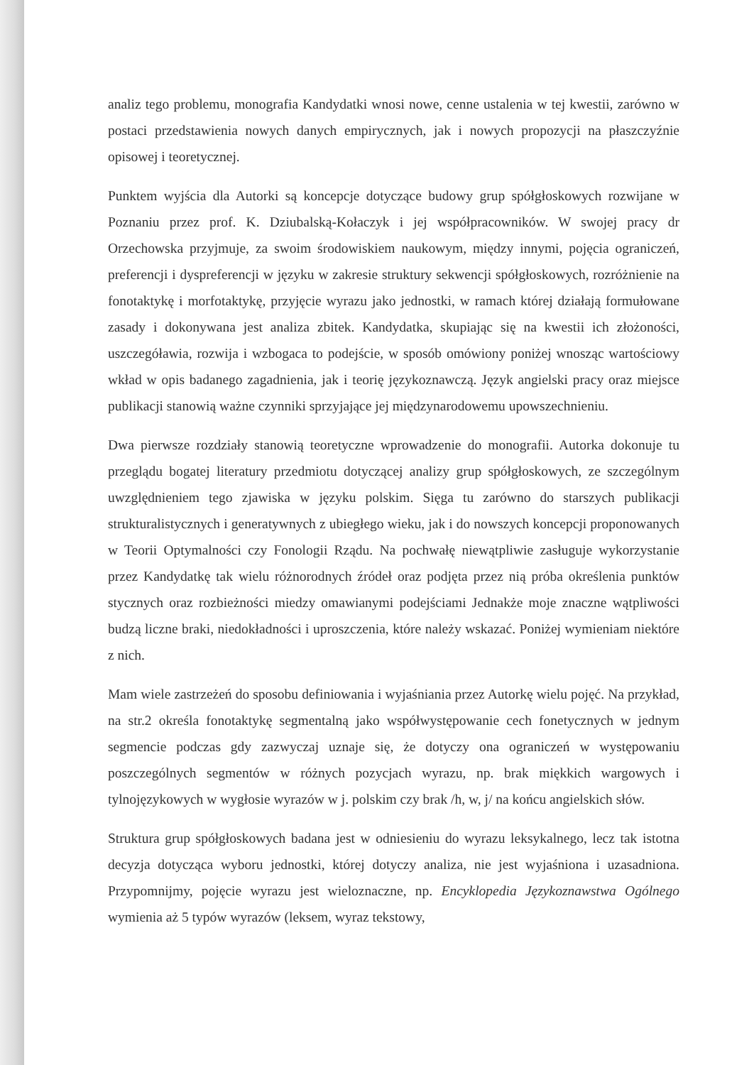analiz tego problemu, monografia Kandydatki wnosi nowe, cenne ustalenia w tej kwestii, zarówno w postaci przedstawienia nowych danych empirycznych, jak i nowych propozycji na płaszczyźnie opisowej i teoretycznej.
Punktem wyjścia dla Autorki są koncepcje dotyczące budowy grup spółgłoskowych rozwijane w Poznaniu przez prof. K. Dziubalską-Kołaczyk i jej współpracowników. W swojej pracy dr Orzechowska przyjmuje, za swoim środowiskiem naukowym, między innymi, pojęcia ograniczeń, preferencji i dyspreferencji w języku w zakresie struktury sekwencji spółgłoskowych, rozróżnienie na fonotaktykę i morfotaktykę, przyjęcie wyrazu jako jednostki, w ramach której działają formułowane zasady i dokonywana jest analiza zbitek. Kandydatka, skupiając się na kwestii ich złożoności, uszczegóławia, rozwija i wzbogaca to podejście, w sposób omówiony poniżej wnosząc wartościowy wkład w opis badanego zagadnienia, jak i teorię językoznawczą. Język angielski pracy oraz miejsce publikacji stanowią ważne czynniki sprzyjające jej międzynarodowemu upowszechnieniu.
Dwa pierwsze rozdziały stanowią teoretyczne wprowadzenie do monografii. Autorka dokonuje tu przeglądu bogatej literatury przedmiotu dotyczącej analizy grup spółgłoskowych, ze szczególnym uwzględnieniem tego zjawiska w języku polskim. Sięga tu zarówno do starszych publikacji strukturalistycznych i generatywnych z ubiegłego wieku, jak i do nowszych koncepcji proponowanych w Teorii Optymalności czy Fonologii Rządu. Na pochwałę niewątpliwie zasługuje wykorzystanie przez Kandydatkę tak wielu różnorodnych źródeł oraz podjęta przez nią próba określenia punktów stycznych oraz rozbieżności miedzy omawianymi podejściami Jednakże moje znaczne wątpliwości budzą liczne braki, niedokładności i uproszczenia, które należy wskazać. Poniżej wymieniam niektóre z nich.
Mam wiele zastrzeżeń do sposobu definiowania i wyjaśniania przez Autorkę wielu pojęć. Na przykład, na str.2 określa fonotaktykę segmentalną jako współwystępowanie cech fonetycznych w jednym segmencie podczas gdy zazwyczaj uznaje się, że dotyczy ona ograniczeń w występowaniu poszczególnych segmentów w różnych pozycjach wyrazu, np. brak miękkich wargowych i tylnojęzykowych w wygłosie wyrazów w j. polskim czy brak /h, w, j/ na końcu angielskich słów.
Struktura grup spółgłoskowych badana jest w odniesieniu do wyrazu leksykalnego, lecz tak istotna decyzja dotycząca wyboru jednostki, której dotyczy analiza, nie jest wyjaśniona i uzasadniona. Przypomnijmy, pojęcie wyrazu jest wieloznaczne, np. Encyklopedia Językoznawstwa Ogólnego wymienia aż 5 typów wyrazów (leksem, wyraz tekstowy,